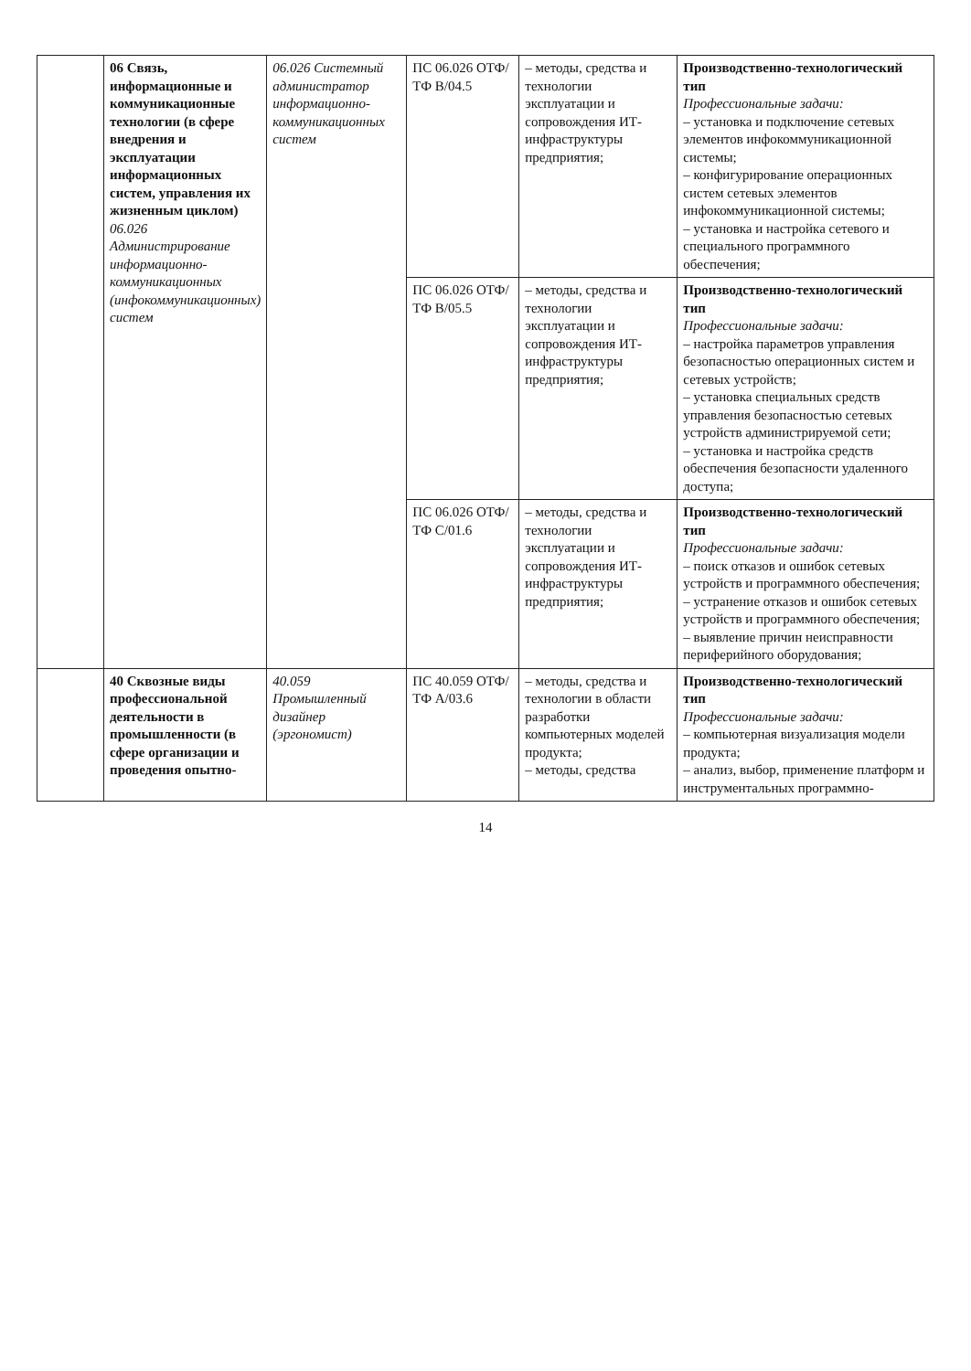| | 06 Связь, информационные и коммуникационные технологии (в сфере внедрения и эксплуатации информационных систем, управления их жизненным циклом) 06.026 Администрирование информационно-коммуникационных (инфокоммуникационных) систем | 06.026 Системный администратор информационно-коммуникационных систем | ПС 06.026 ОТФ/ТФ В/04.5 | – методы, средства и технологии эксплуатации и сопровождения ИТ-инфраструктуры предприятия; | Производственно-технологический тип Профессиональные задачи: – установка и подключение сетевых элементов инфокоммуникационной системы; – конфигурирование операционных систем сетевых элементов инфокоммуникационной системы; – установка и настройка сетевого и специального программного обеспечения; |
| | | | ПС 06.026 ОТФ/ТФ В/05.5 | – методы, средства и технологии эксплуатации и сопровождения ИТ-инфраструктуры предприятия; | Производственно-технологический тип Профессиональные задачи: – настройка параметров управления безопасностью операционных систем и сетевых устройств; – установка специальных средств управления безопасностью сетевых устройств администрируемой сети; – установка и настройка средств обеспечения безопасности удаленного доступа; |
| | | | ПС 06.026 ОТФ/ТФ С/01.6 | – методы, средства и технологии эксплуатации и сопровождения ИТ-инфраструктуры предприятия; | Производственно-технологический тип Профессиональные задачи: – поиск отказов и ошибок сетевых устройств и программного обеспечения; – устранение отказов и ошибок сетевых устройств и программного обеспечения; – выявление причин неисправности периферийного оборудования; |
| | 40 Сквозные виды профессиональной деятельности в промышленности (в сфере организации и проведения опытно- | 40.059 Промышленный дизайнер (эргономист) | ПС 40.059 ОТФ/ТФ А/03.6 | – методы, средства и технологии в области разработки компьютерных моделей продукта; – методы, средства | Производственно-технологический тип Профессиональные задачи: – компьютерная визуализация модели продукта; – анализ, выбор, применение платформ и инструментальных программно- |
14